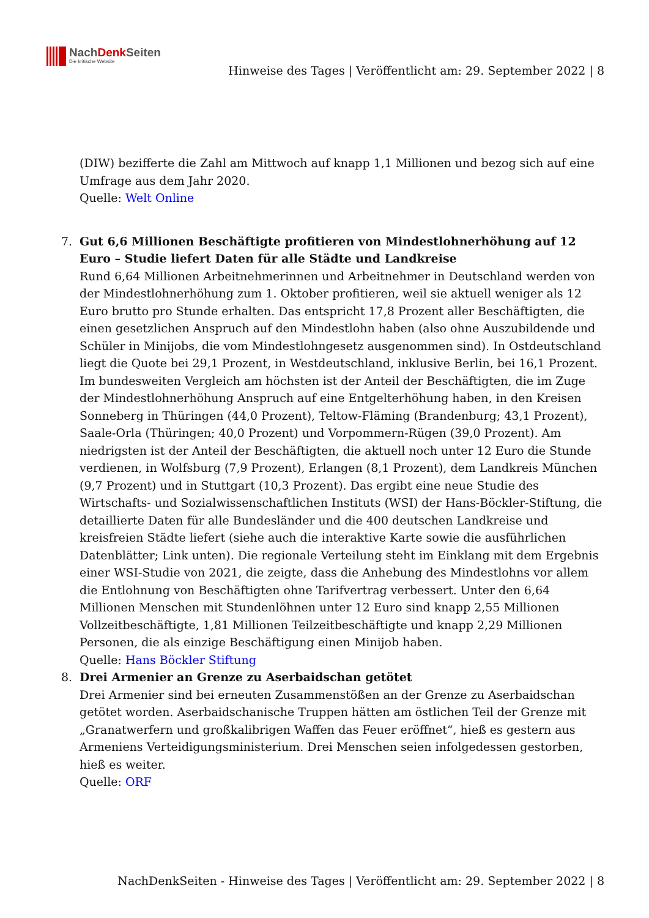NachDenk Seiten
Die kritische Website
Hinweise des Tages | Veröffentlicht am: 29. September 2022 | 8
(DIW) bezifferte die Zahl am Mittwoch auf knapp 1,1 Millionen und bezog sich auf eine Umfrage aus dem Jahr 2020.
Quelle: Welt Online
7. Gut 6,6 Millionen Beschäftigte profitieren von Mindestlohnerhöhung auf 12 Euro – Studie liefert Daten für alle Städte und Landkreise
Rund 6,64 Millionen Arbeitnehmerinnen und Arbeitnehmer in Deutschland werden von der Mindestlohnerhöhung zum 1. Oktober profitieren, weil sie aktuell weniger als 12 Euro brutto pro Stunde erhalten. Das entspricht 17,8 Prozent aller Beschäftigten, die einen gesetzlichen Anspruch auf den Mindestlohn haben (also ohne Auszubildende und Schüler in Minijobs, die vom Mindestlohngesetz ausgenommen sind). In Ostdeutschland liegt die Quote bei 29,1 Prozent, in Westdeutschland, inklusive Berlin, bei 16,1 Prozent. Im bundesweiten Vergleich am höchsten ist der Anteil der Beschäftigten, die im Zuge der Mindestlohnerhöhung Anspruch auf eine Entgelterhöhung haben, in den Kreisen Sonneberg in Thüringen (44,0 Prozent), Teltow-Fläming (Brandenburg; 43,1 Prozent), Saale-Orla (Thüringen; 40,0 Prozent) und Vorpommern-Rügen (39,0 Prozent). Am niedrigsten ist der Anteil der Beschäftigten, die aktuell noch unter 12 Euro die Stunde verdienen, in Wolfsburg (7,9 Prozent), Erlangen (8,1 Prozent), dem Landkreis München (9,7 Prozent) und in Stuttgart (10,3 Prozent). Das ergibt eine neue Studie des Wirtschafts- und Sozialwissenschaftlichen Instituts (WSI) der Hans-Böckler-Stiftung, die detaillierte Daten für alle Bundesländer und die 400 deutschen Landkreise und kreisfreien Städte liefert (siehe auch die interaktive Karte sowie die ausführlichen Datenblätter; Link unten). Die regionale Verteilung steht im Einklang mit dem Ergebnis einer WSI-Studie von 2021, die zeigte, dass die Anhebung des Mindestlohns vor allem die Entlohnung von Beschäftigten ohne Tarifvertrag verbessert. Unter den 6,64 Millionen Menschen mit Stundenlöhnen unter 12 Euro sind knapp 2,55 Millionen Vollzeitbeschäftigte, 1,81 Millionen Teilzeitbeschäftigte und knapp 2,29 Millionen Personen, die als einzige Beschäftigung einen Minijob haben.
Quelle: Hans Böckler Stiftung
8. Drei Armenier an Grenze zu Aserbaidschan getötet
Drei Armenier sind bei erneuten Zusammenstößen an der Grenze zu Aserbaidschan getötet worden. Aserbaidschanische Truppen hätten am östlichen Teil der Grenze mit „Granatwerfern und großkalibrigen Waffen das Feuer eröffnet“, hieß es gestern aus Armeniens Verteidigungsministerium. Drei Menschen seien infolgedessen gestorben, hieß es weiter.
Quelle: ORF
NachDenkSeiten - Hinweise des Tages | Veröffentlicht am: 29. September 2022 | 8